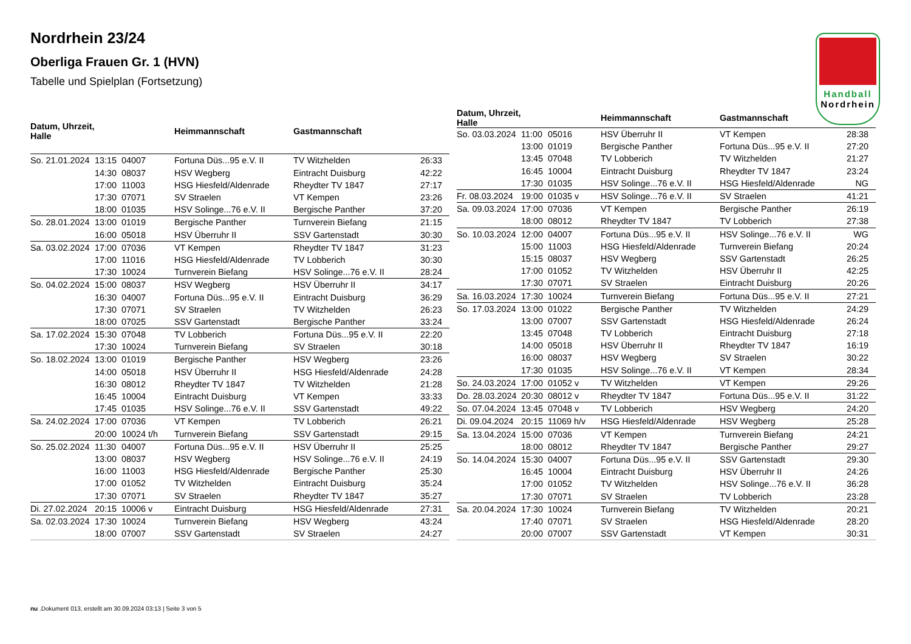Nordrhein 23/24
Oberliga Frauen Gr. 1 (HVN)
Tabelle und Spielplan (Fortsetzung)
Handball
Nordrhein
| Datum, Uhrzeit, Halle | | | Heimmannschaft | Gastmannschaft | |
| --- | --- | --- | --- | --- | --- |
| So. 21.01.2024 | 13:15 | 04007 | Fortuna Düs...95 e.V. II | TV Witzhelden | 26:33 |
| | 14:30 | 08037 | HSV Wegberg | Eintracht Duisburg | 42:22 |
| | 17:00 | 11003 | HSG Hiesfeld/Aldenrade | Rheydter TV 1847 | 27:17 |
| | 17:30 | 07071 | SV Straelen | VT Kempen | 23:26 |
| | 18:00 | 01035 | HSV Solinge...76 e.V. II | Bergische Panther | 37:20 |
| So. 28.01.2024 | 13:00 | 01019 | Bergische Panther | Turnverein Biefang | 21:15 |
| | 16:00 | 05018 | HSV Überruhr II | SSV Gartenstadt | 30:30 |
| Sa. 03.02.2024 | 17:00 | 07036 | VT Kempen | Rheydter TV 1847 | 31:23 |
| | 17:00 | 11016 | HSG Hiesfeld/Aldenrade | TV Lobberich | 30:30 |
| | 17:30 | 10024 | Turnverein Biefang | HSV Solinge...76 e.V. II | 28:24 |
| So. 04.02.2024 | 15:00 | 08037 | HSV Wegberg | HSV Überruhr II | 34:17 |
| | 16:30 | 04007 | Fortuna Düs...95 e.V. II | Eintracht Duisburg | 36:29 |
| | 17:30 | 07071 | SV Straelen | TV Witzhelden | 26:23 |
| | 18:00 | 07025 | SSV Gartenstadt | Bergische Panther | 33:24 |
| Sa. 17.02.2024 | 15:30 | 07048 | TV Lobberich | Fortuna Düs...95 e.V. II | 22:20 |
| | 17:30 | 10024 | Turnverein Biefang | SV Straelen | 30:18 |
| So. 18.02.2024 | 13:00 | 01019 | Bergische Panther | HSV Wegberg | 23:26 |
| | 14:00 | 05018 | HSV Überruhr II | HSG Hiesfeld/Aldenrade | 24:28 |
| | 16:30 | 08012 | Rheydter TV 1847 | TV Witzhelden | 21:28 |
| | 16:45 | 10004 | Eintracht Duisburg | VT Kempen | 33:33 |
| | 17:45 | 01035 | HSV Solinge...76 e.V. II | SSV Gartenstadt | 49:22 |
| Sa. 24.02.2024 | 17:00 | 07036 | VT Kempen | TV Lobberich | 26:21 |
| | 20:00 | 10024 t/h | Turnverein Biefang | SSV Gartenstadt | 29:15 |
| So. 25.02.2024 | 11:30 | 04007 | Fortuna Düs...95 e.V. II | HSV Überruhr II | 25:25 |
| | 13:00 | 08037 | HSV Wegberg | HSV Solinge...76 e.V. II | 24:19 |
| | 16:00 | 11003 | HSG Hiesfeld/Aldenrade | Bergische Panther | 25:30 |
| | 17:00 | 01052 | TV Witzhelden | Eintracht Duisburg | 35:24 |
| | 17:30 | 07071 | SV Straelen | Rheydter TV 1847 | 35:27 |
| Di. 27.02.2024 | 20:15 | 10006 v | Eintracht Duisburg | HSG Hiesfeld/Aldenrade | 27:31 |
| Sa. 02.03.2024 | 17:30 | 10024 | Turnverein Biefang | HSV Wegberg | 43:24 |
| | 18:00 | 07007 | SSV Gartenstadt | SV Straelen | 24:27 |
| Datum, Uhrzeit, Halle | | | Heimmannschaft | Gastmannschaft | |
| --- | --- | --- | --- | --- | --- |
| So. 03.03.2024 | 11:00 | 05016 | HSV Überruhr II | VT Kempen | 28:38 |
| | 13:00 | 01019 | Bergische Panther | Fortuna Düs...95 e.V. II | 27:20 |
| | 13:45 | 07048 | TV Lobberich | TV Witzhelden | 21:27 |
| | 16:45 | 10004 | Eintracht Duisburg | Rheydter TV 1847 | 23:24 |
| | 17:30 | 01035 | HSV Solinge...76 e.V. II | HSG Hiesfeld/Aldenrade | NG |
| Fr. 08.03.2024 | 19:00 | 01035 v | HSV Solinge...76 e.V. II | SV Straelen | 41:21 |
| Sa. 09.03.2024 | 17:00 | 07036 | VT Kempen | Bergische Panther | 26:19 |
| | 18:00 | 08012 | Rheydter TV 1847 | TV Lobberich | 27:38 |
| So. 10.03.2024 | 12:00 | 04007 | Fortuna Düs...95 e.V. II | HSV Solinge...76 e.V. II | WG |
| | 15:00 | 11003 | HSG Hiesfeld/Aldenrade | Turnverein Biefang | 20:24 |
| | 15:15 | 08037 | HSV Wegberg | SSV Gartenstadt | 26:25 |
| | 17:00 | 01052 | TV Witzhelden | HSV Überruhr II | 42:25 |
| | 17:30 | 07071 | SV Straelen | Eintracht Duisburg | 20:26 |
| Sa. 16.03.2024 | 17:30 | 10024 | Turnverein Biefang | Fortuna Düs...95 e.V. II | 27:21 |
| So. 17.03.2024 | 13:00 | 01022 | Bergische Panther | TV Witzhelden | 24:29 |
| | 13:00 | 07007 | SSV Gartenstadt | HSG Hiesfeld/Aldenrade | 26:24 |
| | 13:45 | 07048 | TV Lobberich | Eintracht Duisburg | 27:18 |
| | 14:00 | 05018 | HSV Überruhr II | Rheydter TV 1847 | 16:19 |
| | 16:00 | 08037 | HSV Wegberg | SV Straelen | 30:22 |
| | 17:30 | 01035 | HSV Solinge...76 e.V. II | VT Kempen | 28:34 |
| So. 24.03.2024 | 17:00 | 01052 v | TV Witzhelden | VT Kempen | 29:26 |
| Do. 28.03.2024 | 20:30 | 08012 v | Rheydter TV 1847 | Fortuna Düs...95 e.V. II | 31:22 |
| So. 07.04.2024 | 13:45 | 07048 v | TV Lobberich | HSV Wegberg | 24:20 |
| Di. 09.04.2024 | 20:15 | 11069 h/v | HSG Hiesfeld/Aldenrade | HSV Wegberg | 25:28 |
| Sa. 13.04.2024 | 15:00 | 07036 | VT Kempen | Turnverein Biefang | 24:21 |
| | 18:00 | 08012 | Rheydter TV 1847 | Bergische Panther | 29:27 |
| So. 14.04.2024 | 15:30 | 04007 | Fortuna Düs...95 e.V. II | SSV Gartenstadt | 29:30 |
| | 16:45 | 10004 | Eintracht Duisburg | HSV Überruhr II | 24:26 |
| | 17:00 | 01052 | TV Witzhelden | HSV Solinge...76 e.V. II | 36:28 |
| | 17:30 | 07071 | SV Straelen | TV Lobberich | 23:28 |
| Sa. 20.04.2024 | 17:30 | 10024 | Turnverein Biefang | TV Witzhelden | 20:21 |
| | 17:40 | 07071 | SV Straelen | HSG Hiesfeld/Aldenrade | 28:20 |
| | 20:00 | 07007 | SSV Gartenstadt | VT Kempen | 30:31 |
nu .Dokument 013, erstellt am 30.09.2024 03:13 | Seite 3 von 5